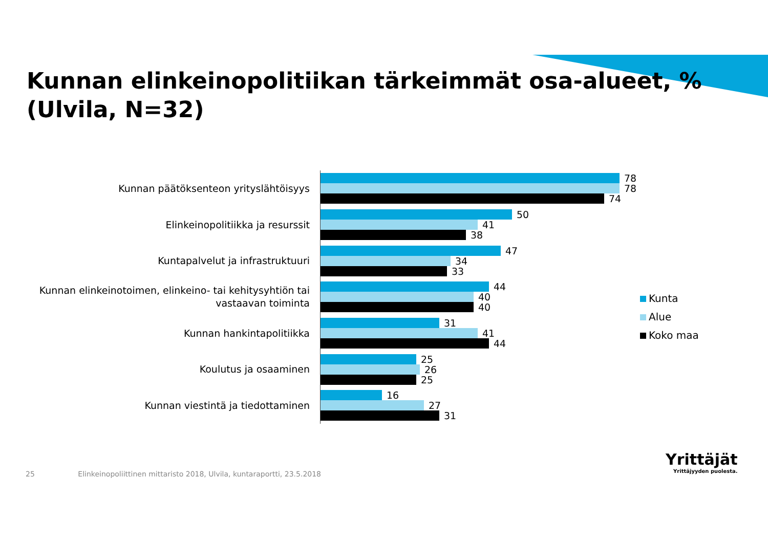Kunnan elinkeinopolitiikan tärkeimmät osa-alueet, %
(Ulvila, N=32)
Kunnan päätöksenteon yrityslähtöisyys
78
78
74
Elinkeinopolitiikka ja resurssit
50
41
38
Kuntapalvelut ja infrastruktuuri
47
34
33
Kunnan elinkeinotoimen, elinkeino- tai kehitysyhtiön tai vastaavan toiminta
44
40
40
Kunnan hankintapolitiikka
31
41
44
Koulutus ja osaaminen
25
26
25
Kunnan viestintä ja tiedottaminen
16
27
31
Kunta
Alue
Koko maa
25 Elinkeinopoliittinen mittaristo 2018, Ulvila, kuntaraportti, 23.5.2018
Yrittäjät
Yrittäjyyden puolesta.